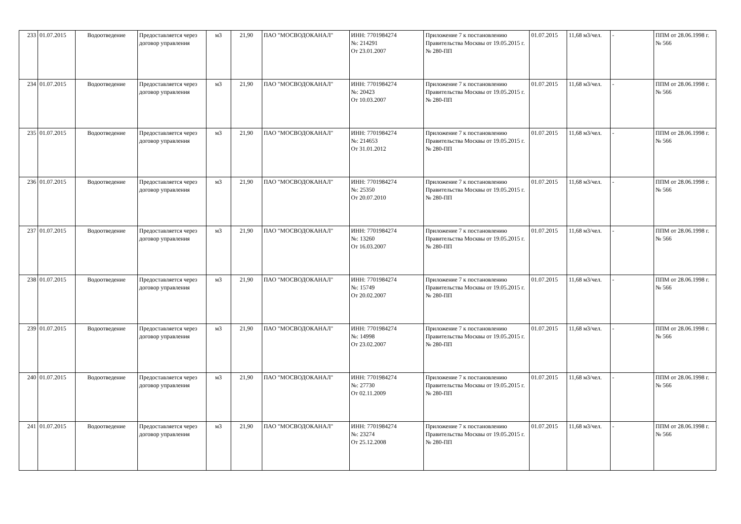| 233 | 01.07.2015 | Водоотведение | Предоставляется через договор управления | м3 | 21,90 | ПАО "МОСВОДОКАНАЛ" | ИНН: 7701984274 №: 214291 От 23.01.2007 | Приложение 7 к постановлению Правительства Москвы от 19.05.2015 г. № 280-ПП | 01.07.2015 | 11,68 м3/чел. | - | ППМ от 28.06.1998 г. № 566 |
| 234 | 01.07.2015 | Водоотведение | Предоставляется через договор управления | м3 | 21,90 | ПАО "МОСВОДОКАНАЛ" | ИНН: 7701984274 №: 20423 От 10.03.2007 | Приложение 7 к постановлению Правительства Москвы от 19.05.2015 г. № 280-ПП | 01.07.2015 | 11,68 м3/чел. | - | ППМ от 28.06.1998 г. № 566 |
| 235 | 01.07.2015 | Водоотведение | Предоставляется через договор управления | м3 | 21,90 | ПАО "МОСВОДОКАНАЛ" | ИНН: 7701984274 №: 214653 От 31.01.2012 | Приложение 7 к постановлению Правительства Москвы от 19.05.2015 г. № 280-ПП | 01.07.2015 | 11,68 м3/чел. | - | ППМ от 28.06.1998 г. № 566 |
| 236 | 01.07.2015 | Водоотведение | Предоставляется через договор управления | м3 | 21,90 | ПАО "МОСВОДОКАНАЛ" | ИНН: 7701984274 №: 25350 От 20.07.2010 | Приложение 7 к постановлению Правительства Москвы от 19.05.2015 г. № 280-ПП | 01.07.2015 | 11,68 м3/чел. | - | ППМ от 28.06.1998 г. № 566 |
| 237 | 01.07.2015 | Водоотведение | Предоставляется через договор управления | м3 | 21,90 | ПАО "МОСВОДОКАНАЛ" | ИНН: 7701984274 №: 13260 От 16.03.2007 | Приложение 7 к постановлению Правительства Москвы от 19.05.2015 г. № 280-ПП | 01.07.2015 | 11,68 м3/чел. | - | ППМ от 28.06.1998 г. № 566 |
| 238 | 01.07.2015 | Водоотведение | Предоставляется через договор управления | м3 | 21,90 | ПАО "МОСВОДОКАНАЛ" | ИНН: 7701984274 №: 15749 От 20.02.2007 | Приложение 7 к постановлению Правительства Москвы от 19.05.2015 г. № 280-ПП | 01.07.2015 | 11,68 м3/чел. | - | ППМ от 28.06.1998 г. № 566 |
| 239 | 01.07.2015 | Водоотведение | Предоставляется через договор управления | м3 | 21,90 | ПАО "МОСВОДОКАНАЛ" | ИНН: 7701984274 №: 14998 От 23.02.2007 | Приложение 7 к постановлению Правительства Москвы от 19.05.2015 г. № 280-ПП | 01.07.2015 | 11,68 м3/чел. | - | ППМ от 28.06.1998 г. № 566 |
| 240 | 01.07.2015 | Водоотведение | Предоставляется через договор управления | м3 | 21,90 | ПАО "МОСВОДОКАНАЛ" | ИНН: 7701984274 №: 27730 От 02.11.2009 | Приложение 7 к постановлению Правительства Москвы от 19.05.2015 г. № 280-ПП | 01.07.2015 | 11,68 м3/чел. | - | ППМ от 28.06.1998 г. № 566 |
| 241 | 01.07.2015 | Водоотведение | Предоставляется через договор управления | м3 | 21,90 | ПАО "МОСВОДОКАНАЛ" | ИНН: 7701984274 №: 23274 От 25.12.2008 | Приложение 7 к постановлению Правительства Москвы от 19.05.2015 г. № 280-ПП | 01.07.2015 | 11,68 м3/чел. | - | ППМ от 28.06.1998 г. № 566 |